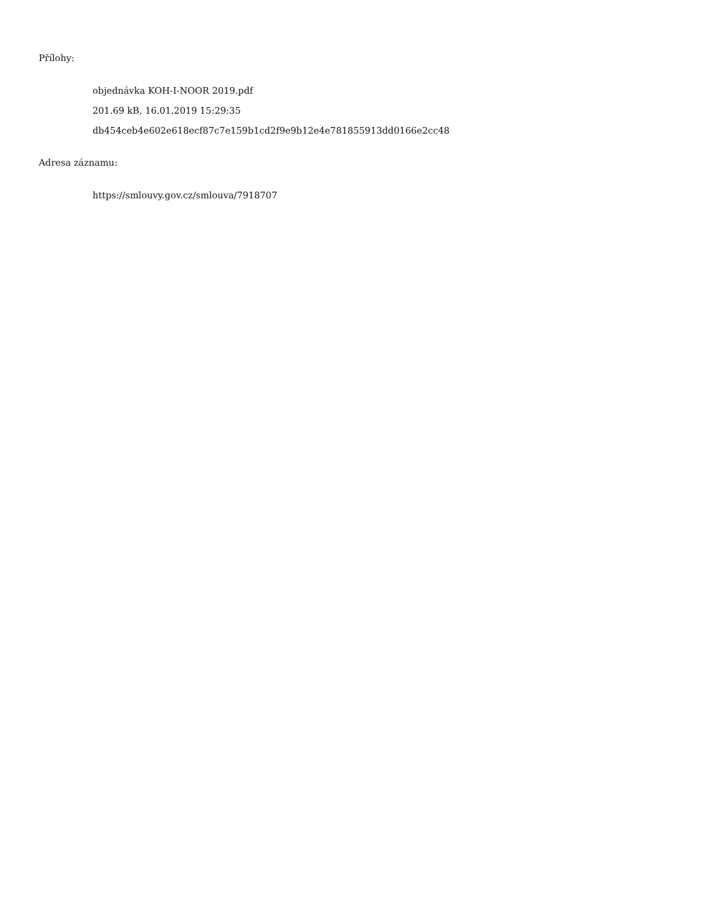Přílohy:
objednávka KOH-I-NOOR 2019.pdf
201.69 kB, 16.01.2019 15:29:35
db454ceb4e602e618ecf87c7e159b1cd2f9e9b12e4e781855913dd0166e2cc48
Adresa záznamu:
https://smlouvy.gov.cz/smlouva/7918707